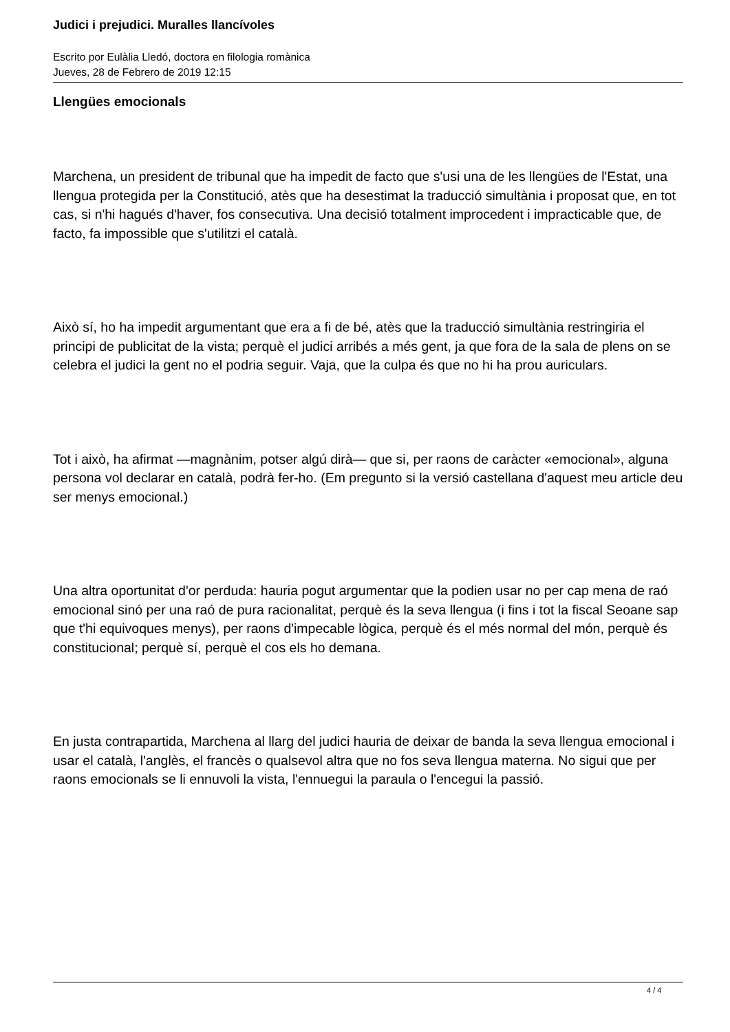Judici i prejudici. Muralles llancívoles
Escrito por Eulàlia Lledó, doctora en filologia romànica
Jueves, 28 de Febrero de 2019 12:15
Llengües emocionals
Marchena, un president de tribunal que ha impedit de facto que s'usi una de les llengües de l'Estat, una llengua protegida per la Constitució, atès que ha desestimat la traducció simultània i proposat que, en tot cas, si n'hi hagués d'haver, fos consecutiva. Una decisió totalment improcedent i impracticable que, de facto, fa impossible que s'utilitzi el català.
Això sí, ho ha impedit argumentant que era a fi de bé, atès que la traducció simultània restringiria el principi de publicitat de la vista; perquè el judici arribés a més gent, ja que fora de la sala de plens on se celebra el judici la gent no el podria seguir. Vaja, que la culpa és que no hi ha prou auriculars.
Tot i això, ha afirmat —magnànim, potser algú dirà— que si, per raons de caràcter «emocional», alguna persona vol declarar en català, podrà fer-ho. (Em pregunto si la versió castellana d'aquest meu article deu ser menys emocional.)
Una altra oportunitat d'or perduda: hauria pogut argumentar que la podien usar no per cap mena de raó emocional sinó per una raó de pura racionalitat, perquè és la seva llengua (i fins i tot la fiscal Seoane sap que t'hi equivoques menys), per raons d'impecable lògica, perquè és el més normal del món, perquè és constitucional; perquè sí, perquè el cos els ho demana.
En justa contrapartida, Marchena al llarg del judici hauria de deixar de banda la seva llengua emocional i usar el català, l'anglès, el francès o qualsevol altra que no fos seva llengua materna. No sigui que per raons emocionals se li ennuvoli la vista, l'ennuegui la paraula o l'encegui la passió.
4 / 4